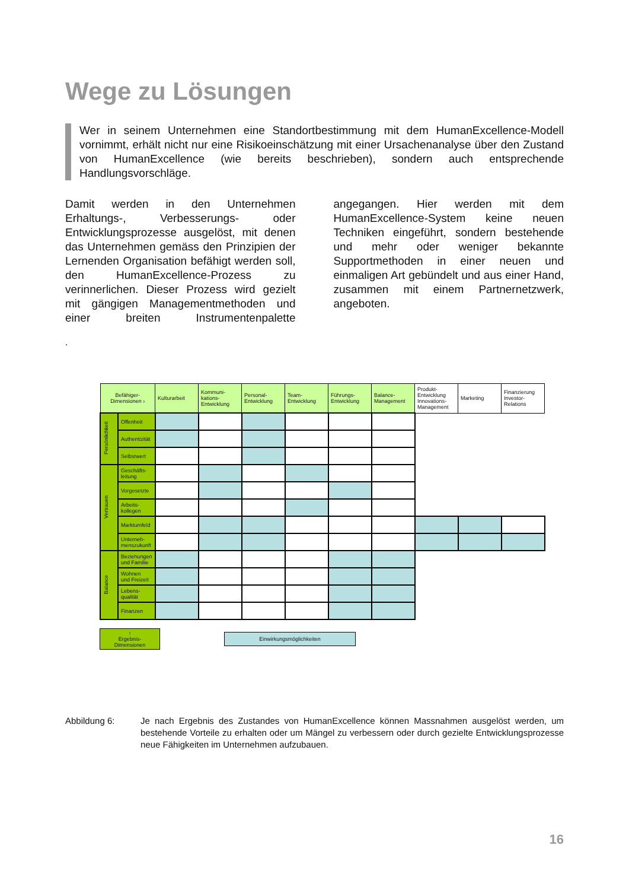Wege zu Lösungen
Wer in seinem Unternehmen eine Standortbestimmung mit dem HumanExcellence-Modell vornimmt, erhält nicht nur eine Risikoeinschätzung mit einer Ursachenanalyse über den Zustand von HumanExcellence (wie bereits beschrieben), sondern auch entsprechende Handlungsvorschläge.
Damit werden in den Unternehmen Erhaltungs-, Verbesserungs- oder Entwicklungsprozesse ausgelöst, mit denen das Unternehmen gemäss den Prinzipien der Lernenden Organisation befähigt werden soll, den HumanExcellence-Prozess zu verinnerlichen. Dieser Prozess wird gezielt mit gängigen Managementmethoden und einer breiten Instrumentenpalette angegangen. Hier werden mit dem HumanExcellence-System keine neuen Techniken eingeführt, sondern bestehende und mehr oder weniger bekannte Supportmethoden in einer neuen und einmaligen Art gebündelt und aus einer Hand, zusammen mit einem Partnernetzwerk, angeboten.
.
| Befähiger- Dimensionen › | | Kulturarbeit | Kommuni- kations- Entwicklung | Personal- Entwicklung | Team- Entwicklung | Führungs- Entwicklung | Balance- Management | Produkt- Entwicklung Innovations- Management | Marketing | Finanzierung Investor- Relations |
| Persönlichkeit | Offenheit | | | | | | | | | |
| | Authentizität | | | | | | | | | |
| | Selbstwert | | | | | | | | | |
| Vertrauen | Geschäfts- leitung | | | | | | | | | |
| | Vorgesetzte | | | | | | | | | |
| | Arbeits- kollegen | | | | | | | | | |
| | Marktumfeld | | | | | | | | | |
| | Unterneh- menszukunft | | | | | | | | | |
| Balance | Beziehungen und Familie | | | | | | | | | |
| | Wohnen und Freizeit | | | | | | | | | |
| | Lebens- qualität | | | | | | | | | |
| | Finanzen | | | | | | | | | |
↑
Ergebnis-
Dimensionen
Einwirkungsmöglichkeiten
Abbildung 6: Je nach Ergebnis des Zustandes von HumanExcellence können Massnahmen ausgelöst werden, um bestehende Vorteile zu erhalten oder um Mängel zu verbessern oder durch gezielte Entwicklungsprozesse neue Fähigkeiten im Unternehmen aufzubauen.
16